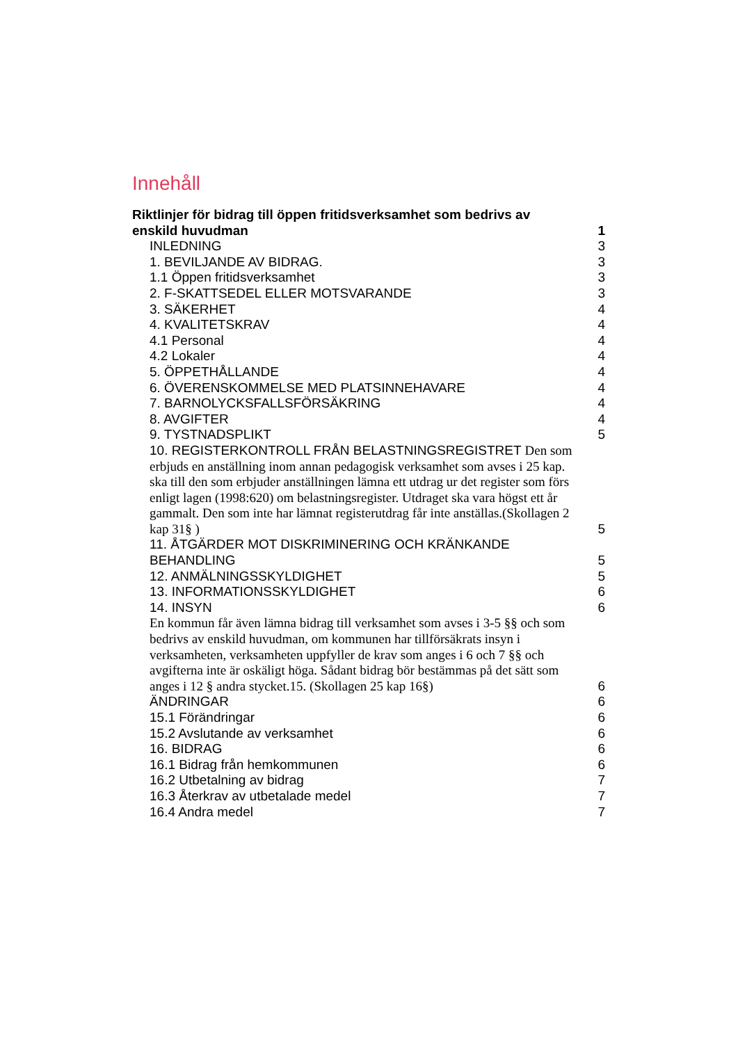Innehåll
Riktlinjer för bidrag till öppen fritidsverksamhet som bedrivs av enskild huvudman 1
INLEDNING 3
1. BEVILJANDE AV BIDRAG. 3
1.1 Öppen fritidsverksamhet 3
2. F-SKATTSEDEL ELLER MOTSVARANDE 3
3. SÄKERHET 4
4. KVALITETSKRAV 4
4.1 Personal 4
4.2 Lokaler 4
5. ÖPPETHÅLLANDE 4
6. ÖVERENSKOMMELSE MED PLATSINNEHAVARE 4
7. BARNOLYCKSFALLSFÖRSÄKRING 4
8. AVGIFTER 4
9. TYSTNADSPLIKT 5
10. REGISTERKONTROLL FRÅN BELASTNINGSREGISTRET Den som erbjuds en anställning inom annan pedagogisk verksamhet som avses i 25 kap. ska till den som erbjuder anställningen lämna ett utdrag ur det register som förs enligt lagen (1998:620) om belastningsregister. Utdraget ska vara högst ett år gammalt. Den som inte har lämnat registerutdrag får inte anställas.(Skollagen 2 kap 31§ ) 5
11. ÅTGÄRDER MOT DISKRIMINERING OCH KRÄNKANDE BEHANDLING 5
12. ANMÄLNINGSSKYLDIGHET 5
13. INFORMATIONSSKYLDIGHET 6
14. INSYN 6
En kommun får även lämna bidrag till verksamhet som avses i 3-5 §§ och som bedrivs av enskild huvudman, om kommunen har tillförsäkrats insyn i verksamheten, verksamheten uppfyller de krav som anges i 6 och 7 §§ och avgifterna inte är oskäligt höga. Sådant bidrag bör bestämmas på det sätt som anges i 12 § andra stycket.15. (Skollagen 25 kap 16§) 6
ÄNDRINGAR 6
15.1 Förändringar 6
15.2 Avslutande av verksamhet 6
16. BIDRAG 6
16.1 Bidrag från hemkommunen 6
16.2 Utbetalning av bidrag 7
16.3 Återkrav av utbetalade medel 7
16.4 Andra medel 7